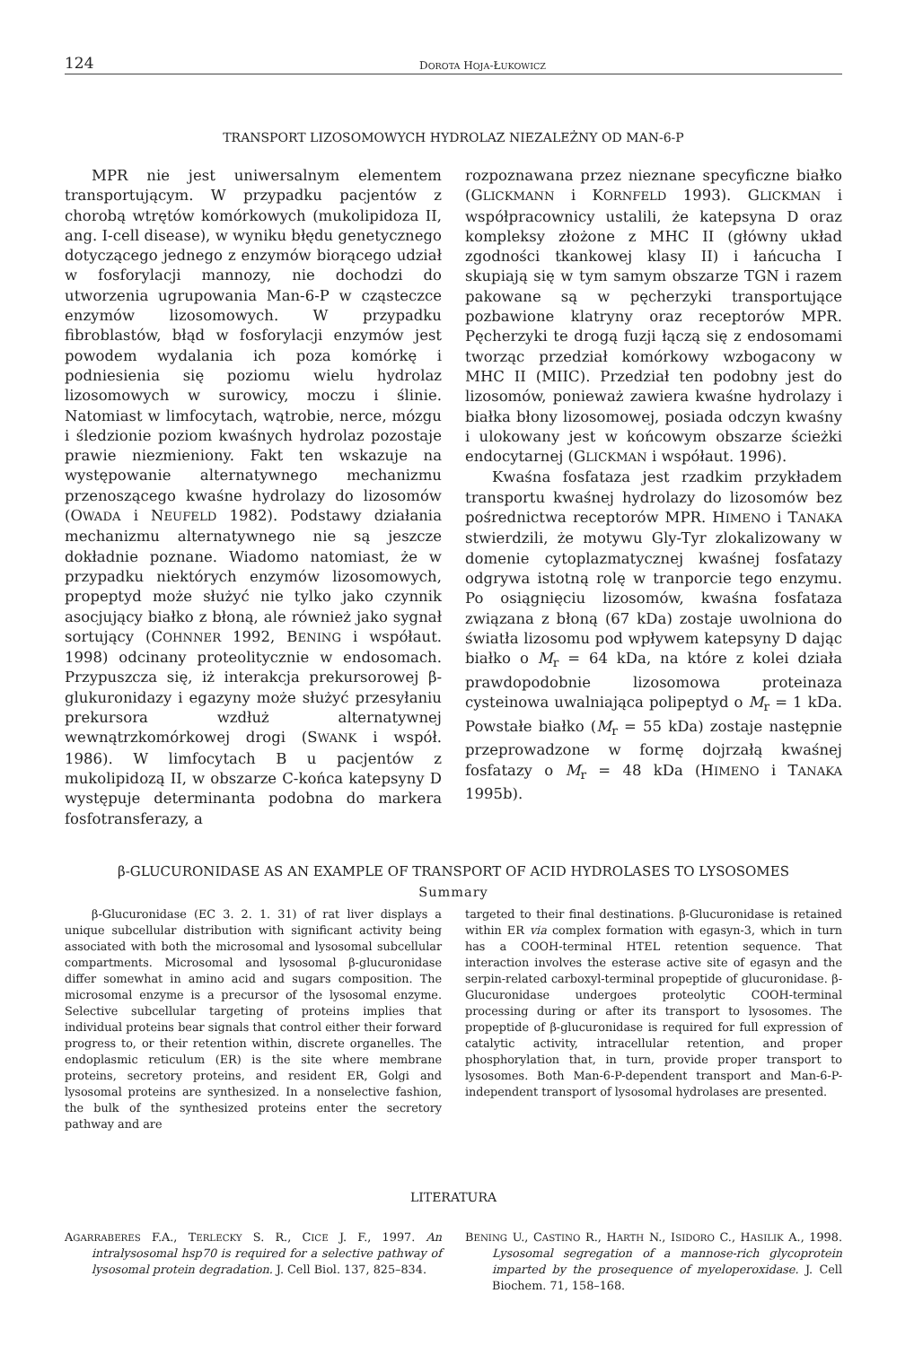124 DOROTA HOJA-ŁUKOWICZ
TRANSPORT LIZOSOMOWYCH HYDROLAZ NIEZALEŻNY OD MAN-6-P
MPR nie jest uniwersalnym elementem transportującym. W przypadku pacjentów z chorobą wtrętów komórkowych (mukolipidoza II, ang. I-cell disease), w wyniku błędu genetycznego dotyczącego jednego z enzymów biorącego udział w fosforylacji mannozy, nie dochodzi do utworzenia ugrupowania Man-6-P w cząsteczce enzymów lizosomowych. W przypadku fibroblastów, błąd w fosforylacji enzymów jest powodem wydalania ich poza komórkę i podniesienia się poziomu wielu hydrolaz lizosomowych w surowicy, moczu i ślinie. Natomiast w limfocytach, wątrobie, nerce, mózgu i śledzionie poziom kwaśnych hydrolaz pozostaje prawie niezmieniony. Fakt ten wskazuje na występowanie alternatywnego mechanizmu przenoszącego kwaśne hydrolazy do lizosomów (OWADA i NEUFELD 1982). Podstawy działania mechanizmu alternatywnego nie są jeszcze dokładnie poznane. Wiadomo natomiast, że w przypadku niektórych enzymów lizosomowych, propeptyd może służyć nie tylko jako czynnik asocjujący białko z błoną, ale również jako sygnał sortujący (COHNNER 1992, BENING i współaut. 1998) odcinany proteolitycznie w endosomach. Przypuszcza się, iż interakcja prekursorowej β-glukuronidazy i egazyny może służyć przesyłaniu prekursora wzdłuż alternatywnej wewnątrzkomórkowej drogi (SWANK i współ. 1986). W limfocytach B u pacjentów z mukolipidozą II, w obszarze C-końca katepsyny D występuje determinanta podobna do markera fosfotransferazy, a
rozpoznawana przez nieznane specyficzne białko (GLICKMANN i KORNFELD 1993). GLICKMAN i współpracownicy ustalili, że katepsyna D oraz kompleksy złożone z MHC II (główny układ zgodności tkankowej klasy II) i łańcucha I skupiają się w tym samym obszarze TGN i razem pakowane są w pęcherzyki transportujące pozbawione klatryny oraz receptorów MPR. Pęcherzyki te drogą fuzji łączą się z endosomami tworząc przedział komórkowy wzbogacony w MHC II (MIIC). Przedział ten podobny jest do lizosomów, ponieważ zawiera kwaśne hydrolazy i białka błony lizosomowej, posiada odczyn kwaśny i ulokowany jest w końcowym obszarze ścieżki endocytarnej (GLICKMAN i współaut. 1996).
Kwaśna fosfataza jest rzadkim przykładem transportu kwaśnej hydrolazy do lizosomów bez pośrednictwa receptorów MPR. HIMENO i TANAKA stwierdzili, że motywu Gly-Tyr zlokalizowany w domenie cytoplazmatycznej kwaśnej fosfatazy odgrywa istotną rolę w tranporcie tego enzymu. Po osiągnięciu lizosomów, kwaśna fosfataza związana z błoną (67 kDa) zostaje uwolniona do światła lizosomu pod wpływem katepsyny D dając białko o M<sub>r</sub> = 64 kDa, na które z kolei działa prawdopodobnie lizosomowa proteinaza cysteinowa uwalniająca polipeptyd o M<sub>r</sub> = 1 kDa. Powstałe białko (M<sub>r</sub> = 55 kDa) zostaje następnie przeprowadzone w formę dojrzałą kwaśnej fosfatazy o M<sub>r</sub> = 48 kDa (HIMENO i TANAKA 1995b).
β-GLUCURONIDASE AS AN EXAMPLE OF TRANSPORT OF ACID HYDROLASES TO LYSOSOMES
Summary
β-Glucuronidase (EC 3. 2. 1. 31) of rat liver displays a unique subcellular distribution with significant activity being associated with both the microsomal and lysosomal subcellular compartments. Microsomal and lysosomal β-glucuronidase differ somewhat in amino acid and sugars composition. The microsomal enzyme is a precursor of the lysosomal enzyme. Selective subcellular targeting of proteins implies that individual proteins bear signals that control either their forward progress to, or their retention within, discrete organelles. The endoplasmic reticulum (ER) is the site where membrane proteins, secretory proteins, and resident ER, Golgi and lysosomal proteins are synthesized. In a nonselective fashion, the bulk of the synthesized proteins enter the secretory pathway and are
targeted to their final destinations. β-Glucuronidase is retained within ER via complex formation with egasyn-3, which in turn has a COOH-terminal HTEL retention sequence. That interaction involves the esterase active site of egasyn and the serpin-related carboxyl-terminal propeptide of glucuronidase. β-Glucuronidase undergoes proteolytic COOH-terminal processing during or after its transport to lysosomes. The propeptide of β-glucuronidase is required for full expression of catalytic activity, intracellular retention, and proper phosphorylation that, in turn, provide proper transport to lysosomes. Both Man-6-P-dependent transport and Man-6-P-independent transport of lysosomal hydrolases are presented.
LITERATURA
AGARRABERES F.A., TERLECKY S. R., CICE J. F., 1997. An intralysosomal hsp70 is required for a selective pathway of lysosomal protein degradation. J. Cell Biol. 137, 825–834.
BENING U., CASTINO R., HARTH N., ISIDORO C., HASILIK A., 1998. Lysosomal segregation of a mannose-rich glycoprotein imparted by the prosequence of myeloperoxidase. J. Cell Biochem. 71, 158–168.